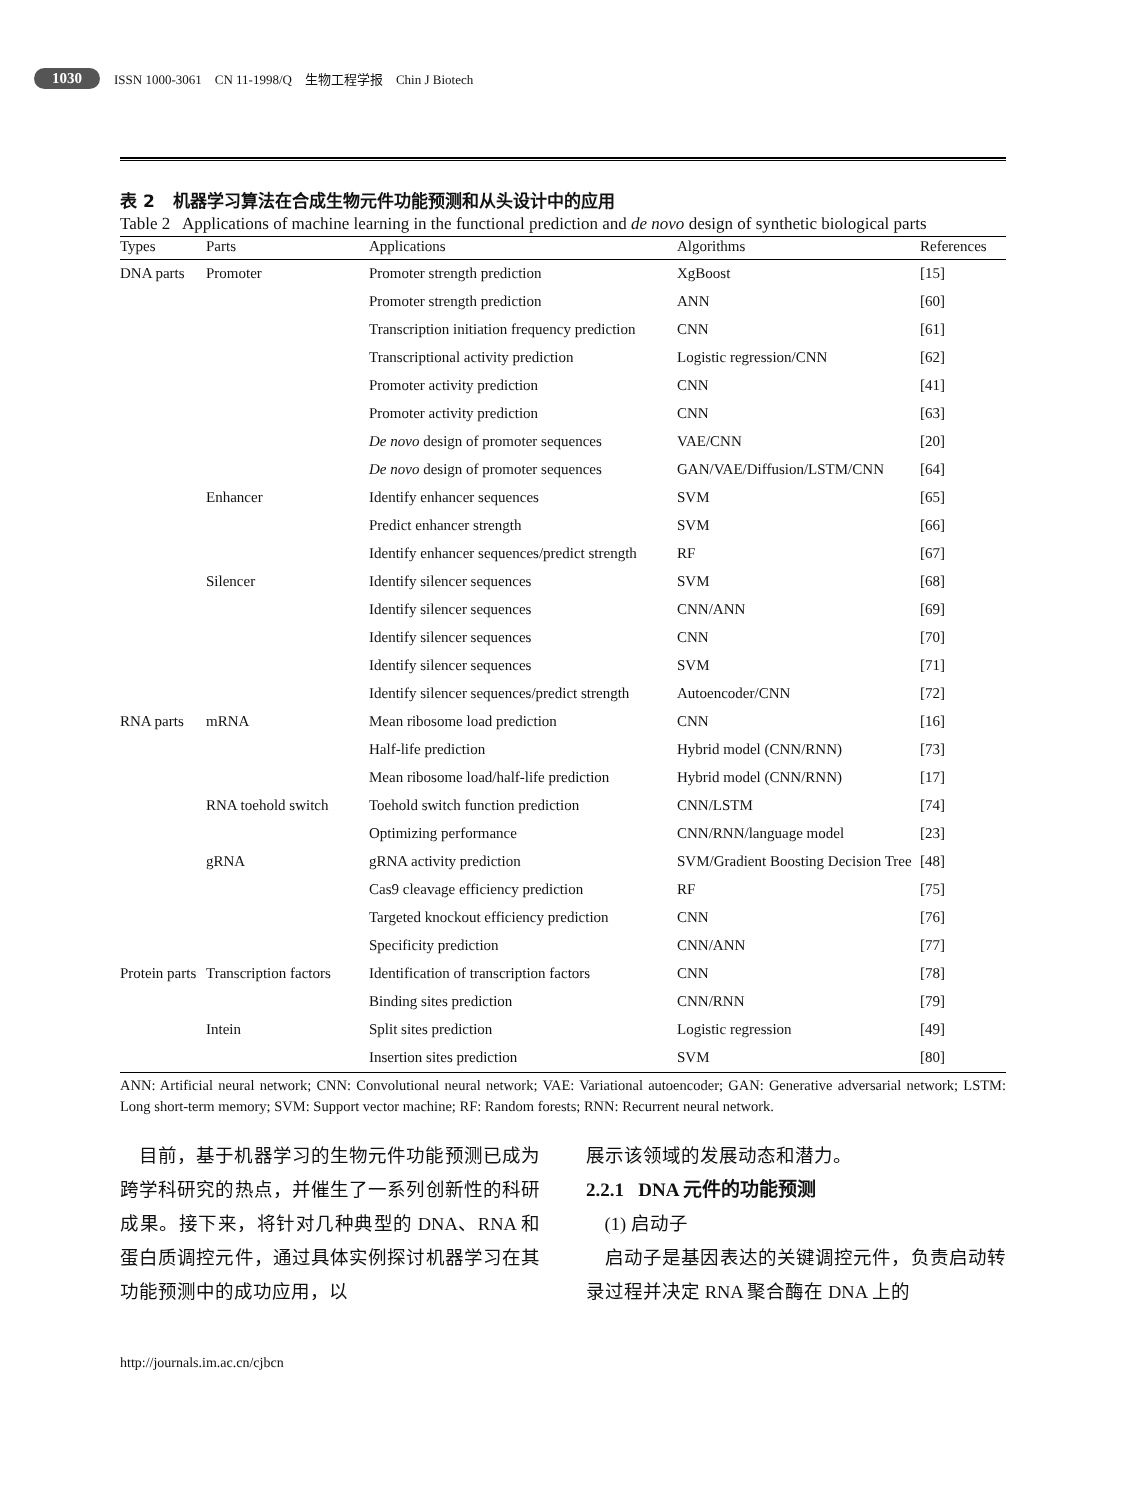1030 ISSN 1000-3061 CN 11-1998/Q 生物工程学报 Chin J Biotech
表 2 机器学习算法在合成生物元件功能预测和从头设计中的应用
Table 2 Applications of machine learning in the functional prediction and de novo design of synthetic biological parts
| Types | Parts | Applications | Algorithms | References |
| --- | --- | --- | --- | --- |
| DNA parts | Promoter | Promoter strength prediction | XgBoost | [15] |
| | | Promoter strength prediction | ANN | [60] |
| | | Transcription initiation frequency prediction | CNN | [61] |
| | | Transcriptional activity prediction | Logistic regression/CNN | [62] |
| | | Promoter activity prediction | CNN | [41] |
| | | Promoter activity prediction | CNN | [63] |
| | | De novo design of promoter sequences | VAE/CNN | [20] |
| | | De novo design of promoter sequences | GAN/VAE/Diffusion/LSTM/CNN | [64] |
| | Enhancer | Identify enhancer sequences | SVM | [65] |
| | | Predict enhancer strength | SVM | [66] |
| | | Identify enhancer sequences/predict strength | RF | [67] |
| | Silencer | Identify silencer sequences | SVM | [68] |
| | | Identify silencer sequences | CNN/ANN | [69] |
| | | Identify silencer sequences | CNN | [70] |
| | | Identify silencer sequences | SVM | [71] |
| | | Identify silencer sequences/predict strength | Autoencoder/CNN | [72] |
| RNA parts | mRNA | Mean ribosome load prediction | CNN | [16] |
| | | Half-life prediction | Hybrid model (CNN/RNN) | [73] |
| | | Mean ribosome load/half-life prediction | Hybrid model (CNN/RNN) | [17] |
| | RNA toehold switch | Toehold switch function prediction | CNN/LSTM | [74] |
| | | Optimizing performance | CNN/RNN/language model | [23] |
| | gRNA | gRNA activity prediction | SVM/Gradient Boosting Decision Tree | [48] |
| | | Cas9 cleavage efficiency prediction | RF | [75] |
| | | Targeted knockout efficiency prediction | CNN | [76] |
| | | Specificity prediction | CNN/ANN | [77] |
| Protein parts | Transcription factors | Identification of transcription factors | CNN | [78] |
| | | Binding sites prediction | CNN/RNN | [79] |
| | Intein | Split sites prediction | Logistic regression | [49] |
| | | Insertion sites prediction | SVM | [80] |
ANN: Artificial neural network; CNN: Convolutional neural network; VAE: Variational autoencoder; GAN: Generative adversarial network; LSTM: Long short-term memory; SVM: Support vector machine; RF: Random forests; RNN: Recurrent neural network.
目前，基于机器学习的生物元件功能预测已成为跨学科研究的热点，并催生了一系列创新性的科研成果。接下来，将针对几种典型的 DNA、RNA 和蛋白质调控元件，通过具体实例探讨机器学习在其功能预测中的成功应用，以
展示该领域的发展动态和潜力。
2.2.1 DNA 元件的功能预测
(1) 启动子
启动子是基因表达的关键调控元件，负责启动转录过程并决定 RNA 聚合酶在 DNA 上的
http://journals.im.ac.cn/cjbcn